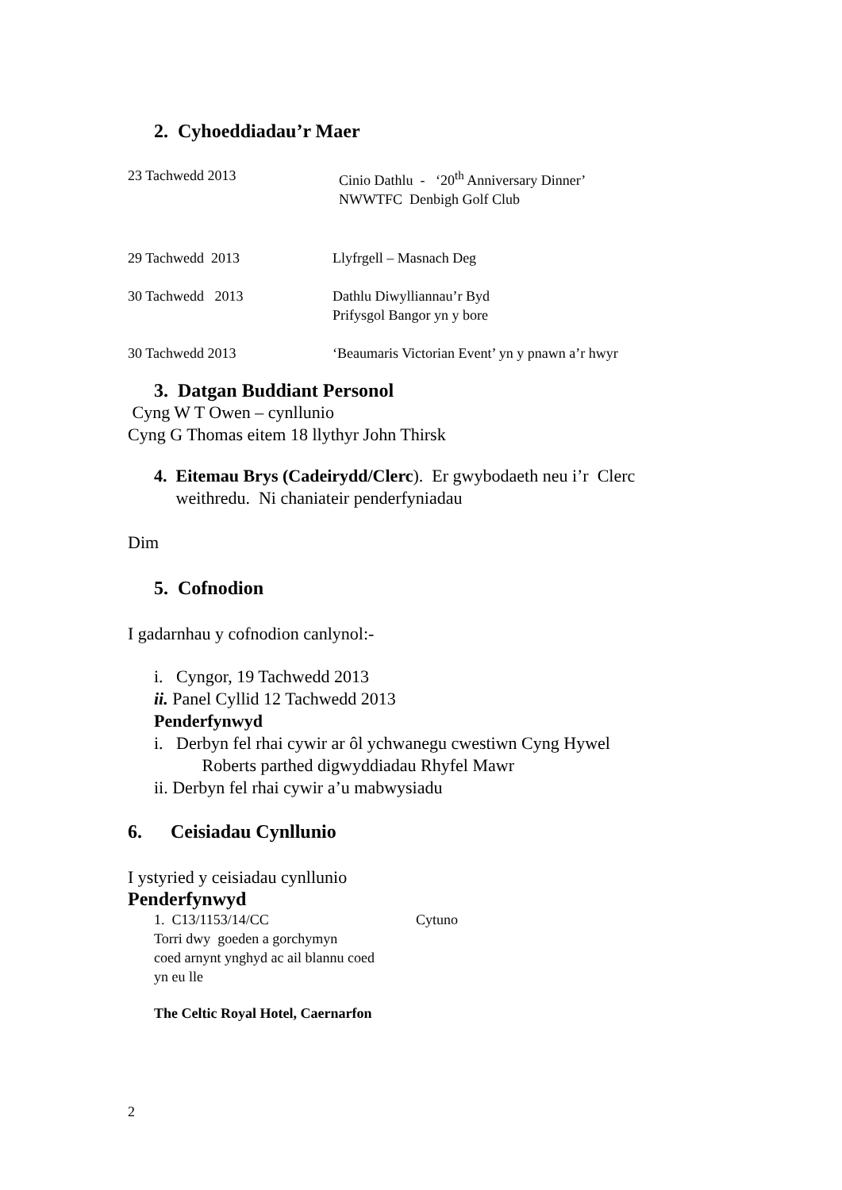2. Cyhoeddiadau’r Maer
23 Tachwedd 2013 Cinio Dathlu - ‘20<sup>th</sup> Anniversary Dinner’
NWWTFC Denbigh Golf Club
29 Tachwedd 2013 Llyfrgell – Masnach Deg
30 Tachwedd 2013 Dathlu Diwylliannau’r Byd
Prifysgol Bangor yn y bore
30 Tachwedd 2013 ‘Beaumaris Victorian Event’ yn y pnawn a’r hwyr
3. Datgan Buddiant Personol
Cyng W T Owen – cynllunio
Cyng G Thomas eitem 18 llythyr John Thirsk
4. Eitemau Brys (Cadeirydd/Clerc). Er gwybodaeth neu i’r Clerc
weithredu. Ni chaniateir penderfyniadau
Dim
5. Cofnodion
I gadarnhau y cofnodion canlynol:-
i. Cyngor, 19 Tachwedd 2013
ii. Panel Cyllid 12 Tachwedd 2013
Penderfynwyd
i. Derbyn fel rhai cywir ar ôl ychwanegu cwestiwn Cyng Hywel
Roberts parthed digwyddiadau Rhyfel Mawr
ii. Derbyn fel rhai cywir a’u mabwysiadu
6. Ceisiadau Cynllunio
I ystyried y ceisiadau cynllunio
Penderfynwyd
1. C13/1153/14/CC Cytuno
Torri dwy goeden a gorchymyn
coed arnynt ynghyd ac ail blannu coed
yn eu lle
The Celtic Royal Hotel, Caernarfon
2